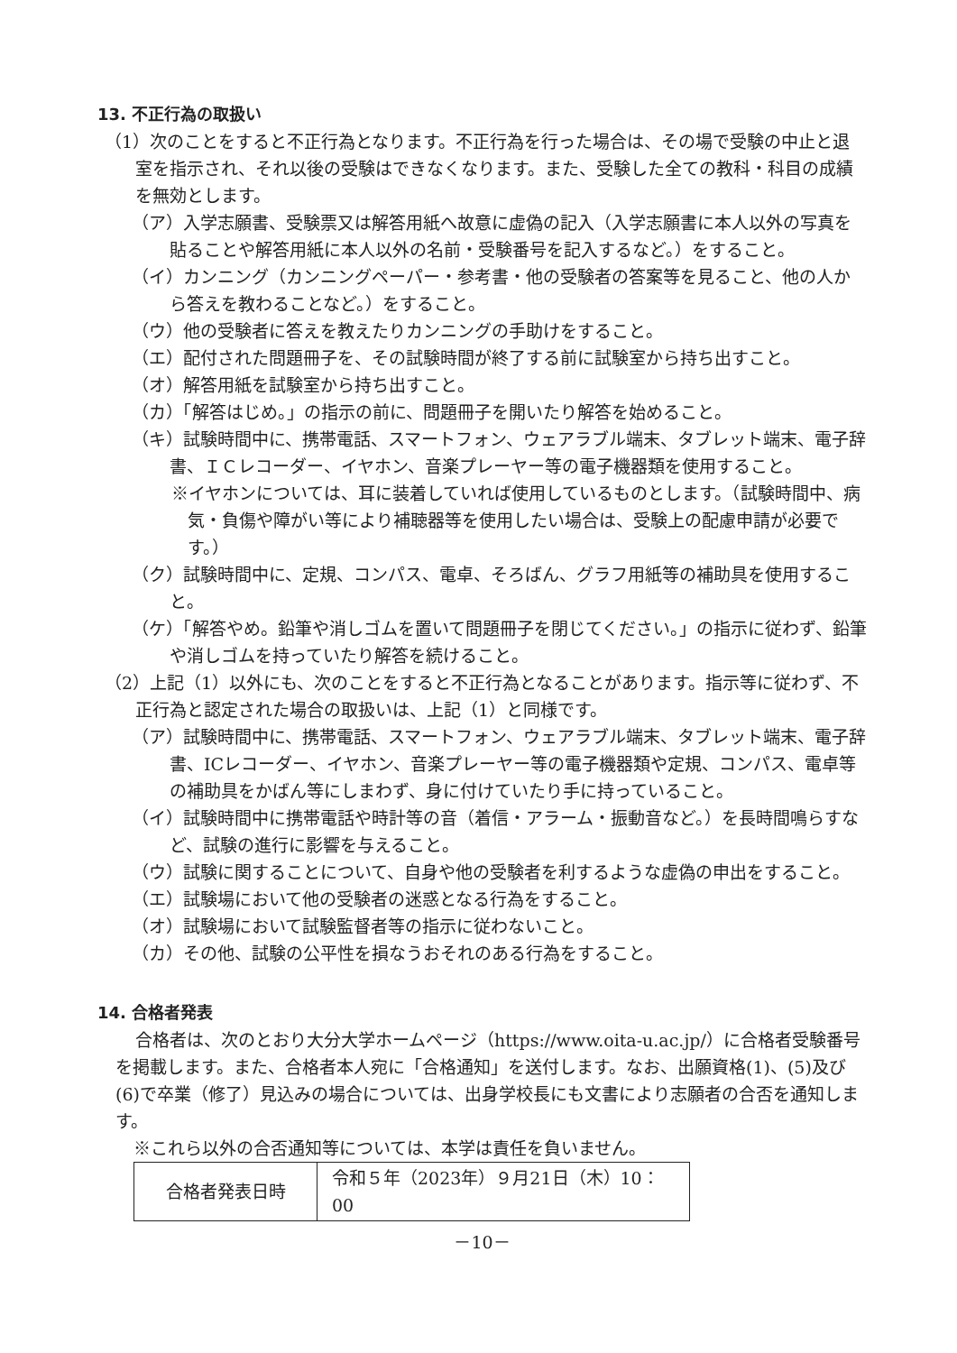13. 不正行為の取扱い
（1）次のことをすると不正行為となります。不正行為を行った場合は、その場で受験の中止と退室を指示され、それ以後の受験はできなくなります。また、受験した全ての教科・科目の成績を無効とします。
（ア）入学志願書、受験票又は解答用紙へ故意に虚偽の記入（入学志願書に本人以外の写真を貼ることや解答用紙に本人以外の名前・受験番号を記入するなど。）をすること。
（イ）カンニング（カンニングペーパー・参考書・他の受験者の答案等を見ること、他の人から答えを教わることなど。）をすること。
（ウ）他の受験者に答えを教えたりカンニングの手助けをすること。
（エ）配付された問題冊子を、その試験時間が終了する前に試験室から持ち出すこと。
（オ）解答用紙を試験室から持ち出すこと。
（カ）「解答はじめ。」の指示の前に、問題冊子を開いたり解答を始めること。
（キ）試験時間中に、携帯電話、スマートフォン、ウェアラブル端末、タブレット端末、電子辞書、ＩＣレコーダー、イヤホン、音楽プレーヤー等の電子機器類を使用すること。
※イヤホンについては、耳に装着していれば使用しているものとします。（試験時間中、病気・負傷や障がい等により補聴器等を使用したい場合は、受験上の配慮申請が必要です。）
（ク）試験時間中に、定規、コンパス、電卓、そろばん、グラフ用紙等の補助具を使用すること。
（ケ）「解答やめ。鉛筆や消しゴムを置いて問題冊子を閉じてください。」の指示に従わず、鉛筆や消しゴムを持っていたり解答を続けること。
（2）上記（1）以外にも、次のことをすると不正行為となることがあります。指示等に従わず、不正行為と認定された場合の取扱いは、上記（1）と同様です。
（ア）試験時間中に、携帯電話、スマートフォン、ウェアラブル端末、タブレット端末、電子辞書、ICレコーダー、イヤホン、音楽プレーヤー等の電子機器類や定規、コンパス、電卓等の補助具をかばん等にしまわず、身に付けていたり手に持っていること。
（イ）試験時間中に携帯電話や時計等の音（着信・アラーム・振動音など。）を長時間鳴らすなど、試験の進行に影響を与えること。
（ウ）試験に関することについて、自身や他の受験者を利するような虚偽の申出をすること。
（エ）試験場において他の受験者の迷惑となる行為をすること。
（オ）試験場において試験監督者等の指示に従わないこと。
（カ）その他、試験の公平性を損なうおそれのある行為をすること。
14. 合格者発表
合格者は、次のとおり大分大学ホームページ（https://www.oita-u.ac.jp/）に合格者受験番号を掲載します。また、合格者本人宛に「合格通知」を送付します。なお、出願資格(1)、(5)及び(6)で卒業（修了）見込みの場合については、出身学校長にも文書により志願者の合否を通知します。
※これら以外の合否通知等については、本学は責任を負いません。
| 合格者発表日時 | 令和５年（2023年）９月21日（木）10：00 |
－10－